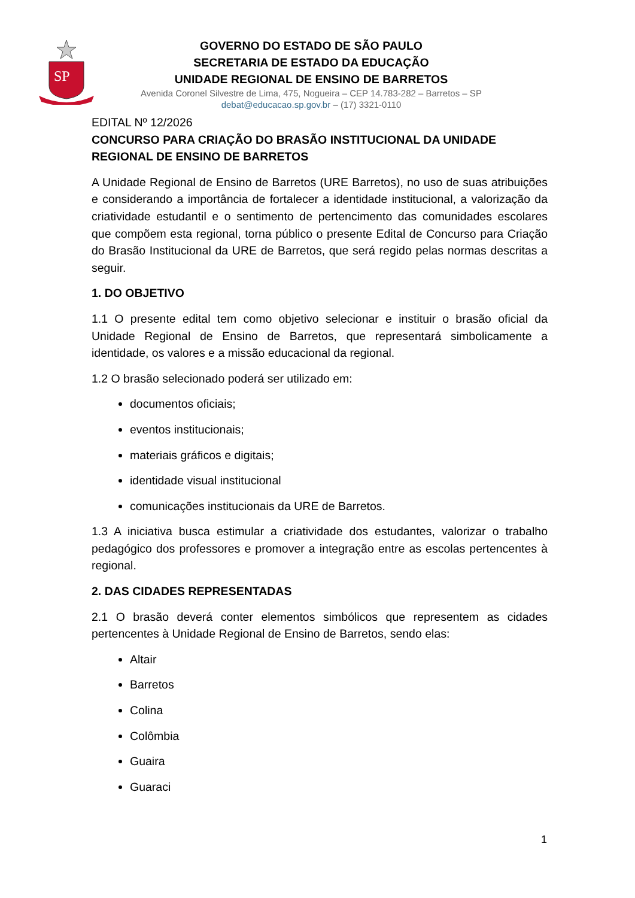SP
GOVERNO DO ESTADO DE SÃO PAULO
SECRETARIA DE ESTADO DA EDUCAÇÃO
UNIDADE REGIONAL DE ENSINO DE BARRETOS
Avenida Coronel Silvestre de Lima, 475, Nogueira – CEP 14.783-282 – Barretos – SP
debat@educacao.sp.gov.br – (17) 3321-0110
EDITAL Nº 12/2026
CONCURSO PARA CRIAÇÃO DO BRASÃO INSTITUCIONAL DA UNIDADE REGIONAL DE ENSINO DE BARRETOS
A Unidade Regional de Ensino de Barretos (URE Barretos), no uso de suas atribuições e considerando a importância de fortalecer a identidade institucional, a valorização da criatividade estudantil e o sentimento de pertencimento das comunidades escolares que compõem esta regional, torna público o presente Edital de Concurso para Criação do Brasão Institucional da URE de Barretos, que será regido pelas normas descritas a seguir.
1. DO OBJETIVO
1.1 O presente edital tem como objetivo selecionar e instituir o brasão oficial da Unidade Regional de Ensino de Barretos, que representará simbolicamente a identidade, os valores e a missão educacional da regional.
1.2 O brasão selecionado poderá ser utilizado em:
documentos oficiais;
eventos institucionais;
materiais gráficos e digitais;
identidade visual institucional
comunicações institucionais da URE de Barretos.
1.3 A iniciativa busca estimular a criatividade dos estudantes, valorizar o trabalho pedagógico dos professores e promover a integração entre as escolas pertencentes à regional.
2. DAS CIDADES REPRESENTADAS
2.1 O brasão deverá conter elementos simbólicos que representem as cidades pertencentes à Unidade Regional de Ensino de Barretos, sendo elas:
Altair
Barretos
Colina
Colômbia
Guaira
Guaraci
1